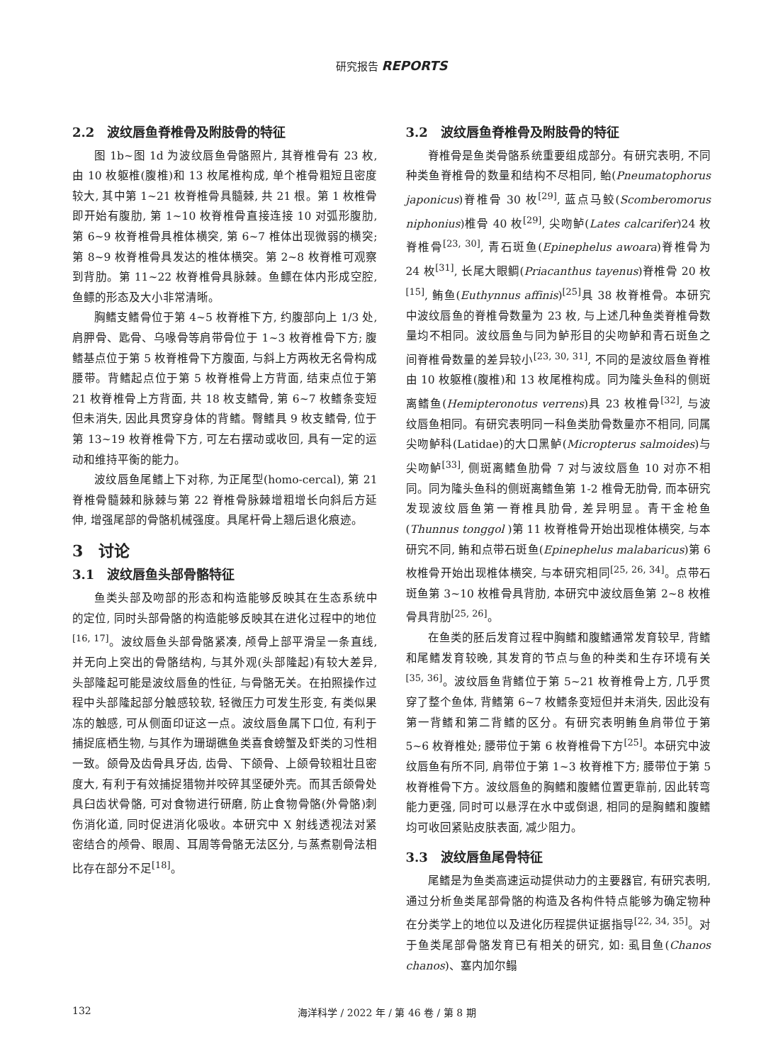研究报告 REPORTS
2.2　波纹唇鱼脊椎骨及附肢骨的特征
图 1b~图 1d 为波纹唇鱼骨骼照片, 其脊椎骨有 23 枚, 由 10 枚躯椎(腹椎)和 13 枚尾椎构成, 单个椎骨粗短且密度较大, 其中第 1~21 枚脊椎骨具髓棘, 共 21 根。第 1 枚椎骨即开始有腹肋, 第 1~10 枚脊椎骨直接连接 10 对弧形腹肋, 第 6~9 枚脊椎骨具椎体横突, 第 6~7 椎体出现微弱的横突; 第 8~9 枚脊椎骨具发达的椎体横突。第 2~8 枚脊椎可观察到背肋。第 11~22 枚脊椎骨具脉棘。鱼鳔在体内形成空腔, 鱼鳔的形态及大小非常清晰。
胸鳍支鳍骨位于第 4~5 枚脊椎下方, 约腹部向上 1/3 处, 肩胛骨、匙骨、乌喙骨等肩带骨位于 1~3 枚脊椎骨下方; 腹鳍基点位于第 5 枚脊椎骨下方腹面, 与斜上方两枚无名骨构成腰带。背鳍起点位于第 5 枚脊椎骨上方背面, 结束点位于第 21 枚脊椎骨上方背面, 共 18 枚支鳍骨, 第 6~7 枚鳍条变短但未消失, 因此具贯穿身体的背鳍。臀鳍具 9 枚支鳍骨, 位于第 13~19 枚脊椎骨下方, 可左右摆动或收回, 具有一定的运动和维持平衡的能力。
波纹唇鱼尾鳍上下对称, 为正尾型(homo-cercal), 第 21 脊椎骨髓棘和脉棘与第 22 脊椎骨脉棘增粗增长向斜后方延伸, 增强尾部的骨骼机械强度。具尾杆骨上翘后退化痕迹。
3　讨论
3.1　波纹唇鱼头部骨骼特征
鱼类头部及吻部的形态和构造能够反映其在生态系统中的定位, 同时头部骨骼的构造能够反映其在进化过程中的地位<sup>[16, 17]</sup>。波纹唇鱼头部骨骼紧凑, 颅骨上部平滑呈一条直线, 并无向上突出的骨骼结构, 与其外观(头部隆起)有较大差异, 头部隆起可能是波纹唇鱼的性征, 与骨骼无关。在拍照操作过程中头部隆起部分触感较软, 轻微压力可发生形变, 有类似果冻的触感, 可从侧面印证这一点。波纹唇鱼属下口位, 有利于捕捉底栖生物, 与其作为珊瑚礁鱼类喜食螃蟹及虾类的习性相一致。颌骨及齿骨具牙齿, 齿骨、下颌骨、上颌骨较粗壮且密度大, 有利于有效捕捉猎物并咬碎其坚硬外壳。而其舌颌骨处具臼齿状骨骼, 可对食物进行研磨, 防止食物骨骼(外骨骼)刺伤消化道, 同时促进消化吸收。本研究中 X 射线透视法对紧密结合的颅骨、眼周、耳周等骨骼无法区分, 与蒸煮剔骨法相比存在部分不足<sup>[18]</sup>。
3.2　波纹唇鱼脊椎骨及附肢骨的特征
脊椎骨是鱼类骨骼系统重要组成部分。有研究表明, 不同种类鱼脊椎骨的数量和结构不尽相同, 鲐(Pneumatophorus japonicus)脊椎骨 30 枚<sup>[29]</sup>, 蓝点马鲛(Scomberomorus niphonius)椎骨 40 枚<sup>[29]</sup>, 尖吻鲈(Lates calcarifer)24 枚脊椎骨<sup>[23, 30]</sup>, 青石斑鱼(Epinephelus awoara)脊椎骨为 24 枚<sup>[31]</sup>, 长尾大眼鲷(Priacanthus tayenus)脊椎骨 20 枚<sup>[15]</sup>, 鲔鱼(Euthynnus affinis)<sup>[25]</sup>具 38 枚脊椎骨。本研究中波纹唇鱼的脊椎骨数量为 23 枚, 与上述几种鱼类脊椎骨数量均不相同。波纹唇鱼与同为鲈形目的尖吻鲈和青石斑鱼之间脊椎骨数量的差异较小<sup>[23, 30, 31]</sup>, 不同的是波纹唇鱼脊椎由 10 枚躯椎(腹椎)和 13 枚尾椎构成。同为隆头鱼科的侧斑离鳍鱼(Hemipteronotus verrens)具 23 枚椎骨<sup>[32]</sup>, 与波纹唇鱼相同。有研究表明同一科鱼类肋骨数量亦不相同, 同属尖吻鲈科(Latidae)的大口黑鲈(Micropterus salmoides)与尖吻鲈<sup>[33]</sup>, 侧斑离鳍鱼肋骨 7 对与波纹唇鱼 10 对亦不相同。同为隆头鱼科的侧斑离鳍鱼第 1-2 椎骨无肋骨, 而本研究发现波纹唇鱼第一脊椎具肋骨, 差异明显。青干金枪鱼(Thunnus tonggol )第 11 枚脊椎骨开始出现椎体横突, 与本研究不同, 鲔和点带石斑鱼(Epinephelus malabaricus)第 6 枚椎骨开始出现椎体横突, 与本研究相同<sup>[25, 26, 34]</sup>。点带石斑鱼第 3~10 枚椎骨具背肋, 本研究中波纹唇鱼第 2~8 枚椎骨具背肋<sup>[25, 26]</sup>。
在鱼类的胚后发育过程中胸鳍和腹鳍通常发育较早, 背鳍和尾鳍发育较晚, 其发育的节点与鱼的种类和生存环境有关<sup>[35, 36]</sup>。波纹唇鱼背鳍位于第 5~21 枚脊椎骨上方, 几乎贯穿了整个鱼体, 背鳍第 6~7 枚鳍条变短但并未消失, 因此没有第一背鳍和第二背鳍的区分。有研究表明鲔鱼肩带位于第 5~6 枚脊椎处; 腰带位于第 6 枚脊椎骨下方<sup>[25]</sup>。本研究中波纹唇鱼有所不同, 肩带位于第 1~3 枚脊椎下方; 腰带位于第 5 枚脊椎骨下方。波纹唇鱼的胸鳍和腹鳍位置更靠前, 因此转弯能力更强, 同时可以悬浮在水中或倒退, 相同的是胸鳍和腹鳍均可收回紧贴皮肤表面, 减少阻力。
3.3　波纹唇鱼尾骨特征
尾鳍是为鱼类高速运动提供动力的主要器官, 有研究表明, 通过分析鱼类尾部骨骼的构造及各构件特点能够为确定物种在分类学上的地位以及进化历程提供证据指导<sup>[22, 34, 35]</sup>。对于鱼类尾部骨骼发育已有相关的研究, 如: 虱目鱼(Chanos chanos)、塞内加尔鳎
132 海洋科学 / 2022 年 / 第 46 卷 / 第 8 期